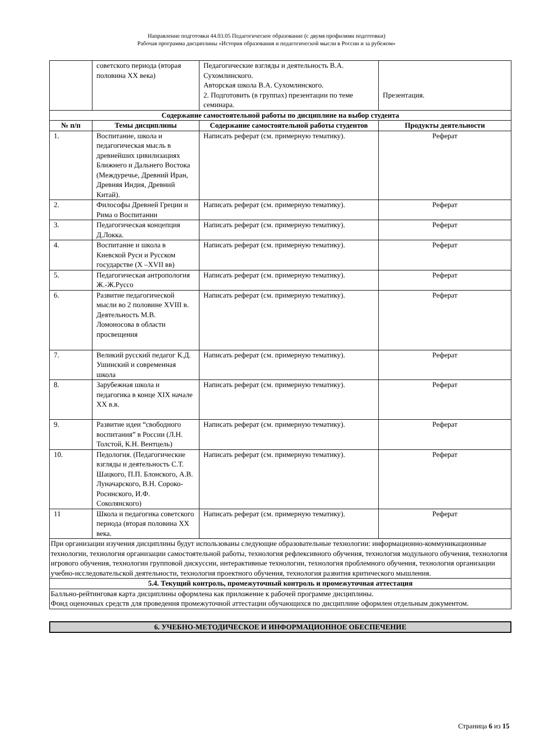Направление подготовки 44.03.05 Педагогическое образование (с двумя профилями подготовки)
Рабочая программа дисциплины «История образования и педагогической мысли в России и за рубежом»
| | советского периода (вторая половина XX века) | Педагогические взгляды и деятельность В.А. Сухомлинского. Авторская школа В.А. Сухомлинского. 2. Подготовить (в группах) презентации по теме семинара. | Презентация. |
| Содержание самостоятельной работы по дисциплине на выбор студента | | | |
| № п/п | Темы дисциплины | Содержание самостоятельной работы студентов | Продукты деятельности |
| 1. | Воспитание, школа и педагогическая мысль в древнейших цивилизациях Ближнего и Дальнего Востока (Междуречье, Древний Иран, Древняя Индия, Древний Китай). | Написать реферат (см. примерную тематику). | Реферат |
| 2. | Философы Древней Греции и Рима о Воспитании | Написать реферат (см. примерную тематику). | Реферат |
| 3. | Педагогическая концепция Д.Локка. | Написать реферат (см. примерную тематику). | Реферат |
| 4. | Воспитание и школа в Киевской Руси и Русском государстве (X –XVII вв) | Написать реферат (см. примерную тематику). | Реферат |
| 5. | Педагогическая антропология Ж.-Ж.Руссо | Написать реферат (см. примерную тематику). | Реферат |
| 6. | Развитие педагогической мысли во 2 половине XVIII в. Деятельность М.В. Ломоносова в области просвещения | Написать реферат (см. примерную тематику). | Реферат |
| 7. | Великий русский педагог К.Д. Ушинский и современная школа | Написать реферат (см. примерную тематику). | Реферат |
| 8. | Зарубежная школа и педагогика в конце XIX начале XX в.в. | Написать реферат (см. примерную тематику). | Реферат |
| 9. | Развитие идеи “свободного воспитания” в России (Л.Н. Толстой, К.Н. Вентцель) | Написать реферат (см. примерную тематику). | Реферат |
| 10. | Педология. (Педагогические взгляды и деятельность С.Т. Шацкого, П.П. Блонского, А.В. Луначарского, В.Н. Сороко-Росинского, И.Ф. Соколянского) | Написать реферат (см. примерную тематику). | Реферат |
| 11 | Школа и педагогика советского периода (вторая половина XX века. | Написать реферат (см. примерную тематику). | Реферат |
| При организации изучения дисциплины будут использованы следующие образовательные технологии: информационно-коммуникационные технологии, технология организации самостоятельной работы, технология рефлексивного обучения, технология модульного обучения, технология игрового обучения, технологии групповой дискуссии, интерактивные технологии, технология проблемного обучения, технология организации учебно-исследовательской деятельности, технология проектного обучения, технология развития критического мышления. | | | |
| 5.4. Текущий контроль, промежуточный контроль и промежуточная аттестация | | | |
| Балльно-рейтинговая карта дисциплины оформлена как приложение к рабочей программе дисциплины. Фонд оценочных средств для проведения промежуточной аттестации обучающихся по дисциплине оформлен отдельным документом. | | | |
| 6. УЧЕБНО-МЕТОДИЧЕСКОЕ И ИНФОРМАЦИОННОЕ ОБЕСПЕЧЕНИЕ |
Страница 6 из 15